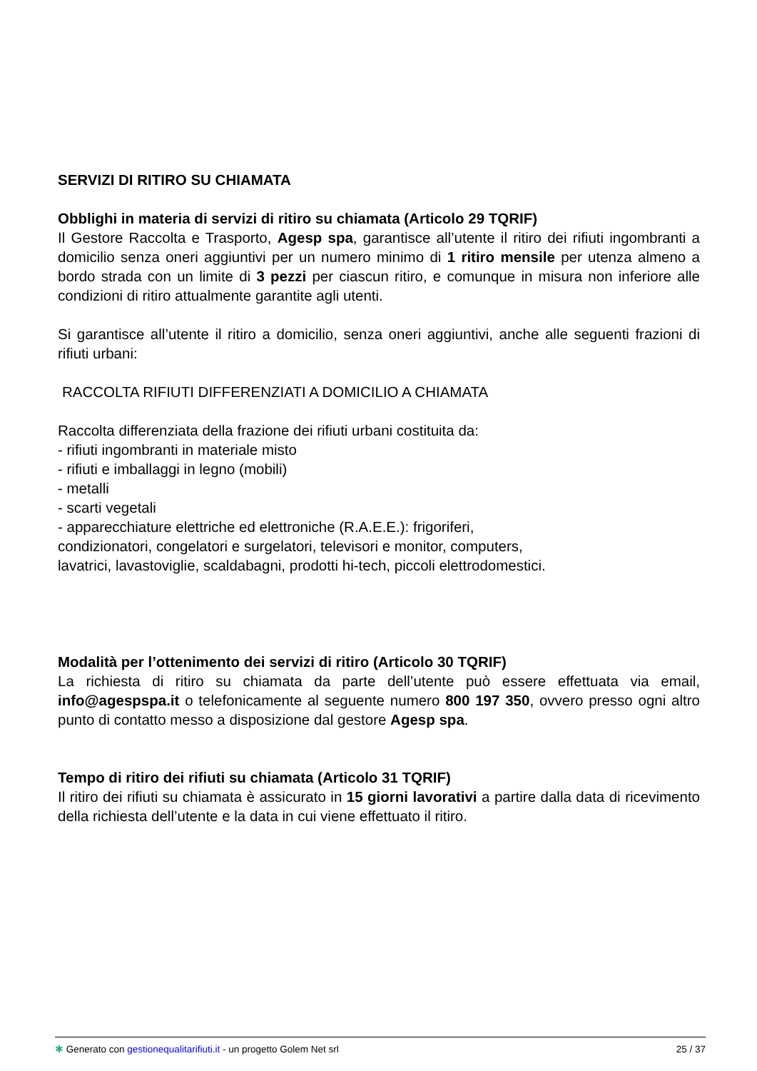SERVIZI DI RITIRO SU CHIAMATA
Obblighi in materia di servizi di ritiro su chiamata (Articolo 29 TQRIF)
Il Gestore Raccolta e Trasporto, Agesp spa, garantisce all’utente il ritiro dei rifiuti ingombranti a domicilio senza oneri aggiuntivi per un numero minimo di 1 ritiro mensile per utenza almeno a bordo strada con un limite di 3 pezzi per ciascun ritiro, e comunque in misura non inferiore alle condizioni di ritiro attualmente garantite agli utenti.
Si garantisce all’utente il ritiro a domicilio, senza oneri aggiuntivi, anche alle seguenti frazioni di rifiuti urbani:
RACCOLTA RIFIUTI DIFFERENZIATI A DOMICILIO A CHIAMATA
Raccolta differenziata della frazione dei rifiuti urbani costituita da:
- rifiuti ingombranti in materiale misto
- rifiuti e imballaggi in legno (mobili)
- metalli
- scarti vegetali
- apparecchiature elettriche ed elettroniche (R.A.E.E.): frigoriferi,
condizionatori, congelatori e surgelatori, televisori e monitor, computers,
lavatrici, lavastoviglie, scaldabagni, prodotti hi-tech, piccoli elettrodomestici.
Modalità per l’ottenimento dei servizi di ritiro (Articolo 30 TQRIF)
La richiesta di ritiro su chiamata da parte dell’utente può essere effettuata via email, info@agespspa.it o telefonicamente al seguente numero 800 197 350, ovvero presso ogni altro punto di contatto messo a disposizione dal gestore Agesp spa.
Tempo di ritiro dei rifiuti su chiamata (Articolo 31 TQRIF)
Il ritiro dei rifiuti su chiamata è assicurato in 15 giorni lavorativi a partire dalla data di ricevimento della richiesta dell’utente e la data in cui viene effettuato il ritiro.
✱ Generato con gestionequalitarifiuti.it - un progetto Golem Net srl 25 / 37